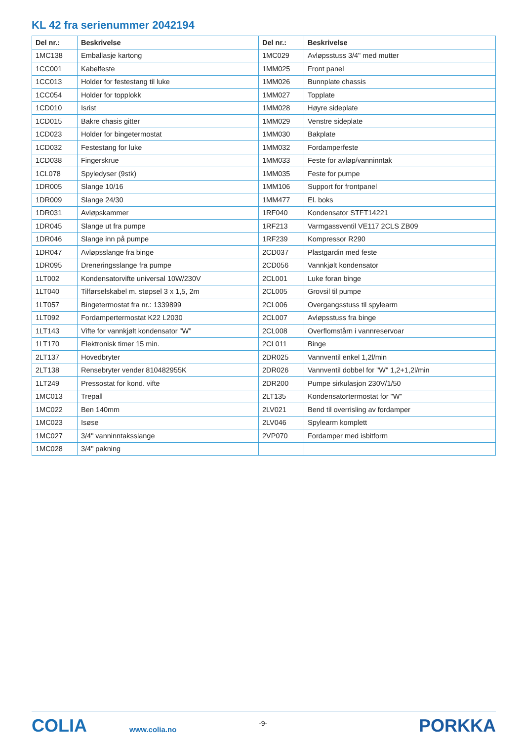KL 42 fra serienummer 2042194
| Del nr.: | Beskrivelse | Del nr.: | Beskrivelse |
| --- | --- | --- | --- |
| 1MC138 | Emballasje kartong | 1MC029 | Avløpsstuss 3/4" med mutter |
| 1CC001 | Kabelfeste | 1MM025 | Front panel |
| 1CC013 | Holder for festestang til luke | 1MM026 | Bunnplate chassis |
| 1CC054 | Holder for topplokk | 1MM027 | Topplate |
| 1CD010 | Isrist | 1MM028 | Høyre sideplate |
| 1CD015 | Bakre chasis gitter | 1MM029 | Venstre sideplate |
| 1CD023 | Holder for bingetermostat | 1MM030 | Bakplate |
| 1CD032 | Festestang for luke | 1MM032 | Fordamperfeste |
| 1CD038 | Fingerskrue | 1MM033 | Feste for avløp/vanninntak |
| 1CL078 | Spyledyser (9stk) | 1MM035 | Feste for pumpe |
| 1DR005 | Slange 10/16 | 1MM106 | Support for frontpanel |
| 1DR009 | Slange 24/30 | 1MM477 | El. boks |
| 1DR031 | Avløpskammer | 1RF040 | Kondensator STFT14221 |
| 1DR045 | Slange ut fra pumpe | 1RF213 | Varmgassventil VE117 2CLS ZB09 |
| 1DR046 | Slange inn på pumpe | 1RF239 | Kompressor R290 |
| 1DR047 | Avløpsslange fra binge | 2CD037 | Plastgardin med feste |
| 1DR095 | Dreneringsslange fra pumpe | 2CD056 | Vannkjølt kondensator |
| 1LT002 | Kondensatorvifte universal 10W/230V | 2CL001 | Luke foran binge |
| 1LT040 | Tilførselskabel m. støpsel 3 x 1,5, 2m | 2CL005 | Grovsil til pumpe |
| 1LT057 | Bingetermostat fra nr.: 1339899 | 2CL006 | Overgangsstuss til spylearm |
| 1LT092 | Fordampertermostat K22 L2030 | 2CL007 | Avløpsstuss fra binge |
| 1LT143 | Vifte for vannkjølt kondensator ”W” | 2CL008 | Overflomstårn i vannreservoar |
| 1LT170 | Elektronisk timer 15 min. | 2CL011 | Binge |
| 2LT137 | Hovedbryter | 2DR025 | Vannventil enkel 1,2l/min |
| 2LT138 | Rensebryter vender 810482955K | 2DR026 | Vannventil dobbel for "W" 1,2+1,2l/min |
| 1LT249 | Pressostat for kond. vifte | 2DR200 | Pumpe sirkulasjon 230V/1/50 |
| 1MC013 | Trepall | 2LT135 | Kondensatortermostat for "W" |
| 1MC022 | Ben 140mm | 2LV021 | Bend til overrisling av fordamper |
| 1MC023 | Isøse | 2LV046 | Spylearm komplett |
| 1MC027 | 3/4" vanninntaksslange | 2VP070 | Fordamper med isbitform |
| 1MC028 | 3/4" pakning | | |
COLIA www.colia.no
-9- PORKKA